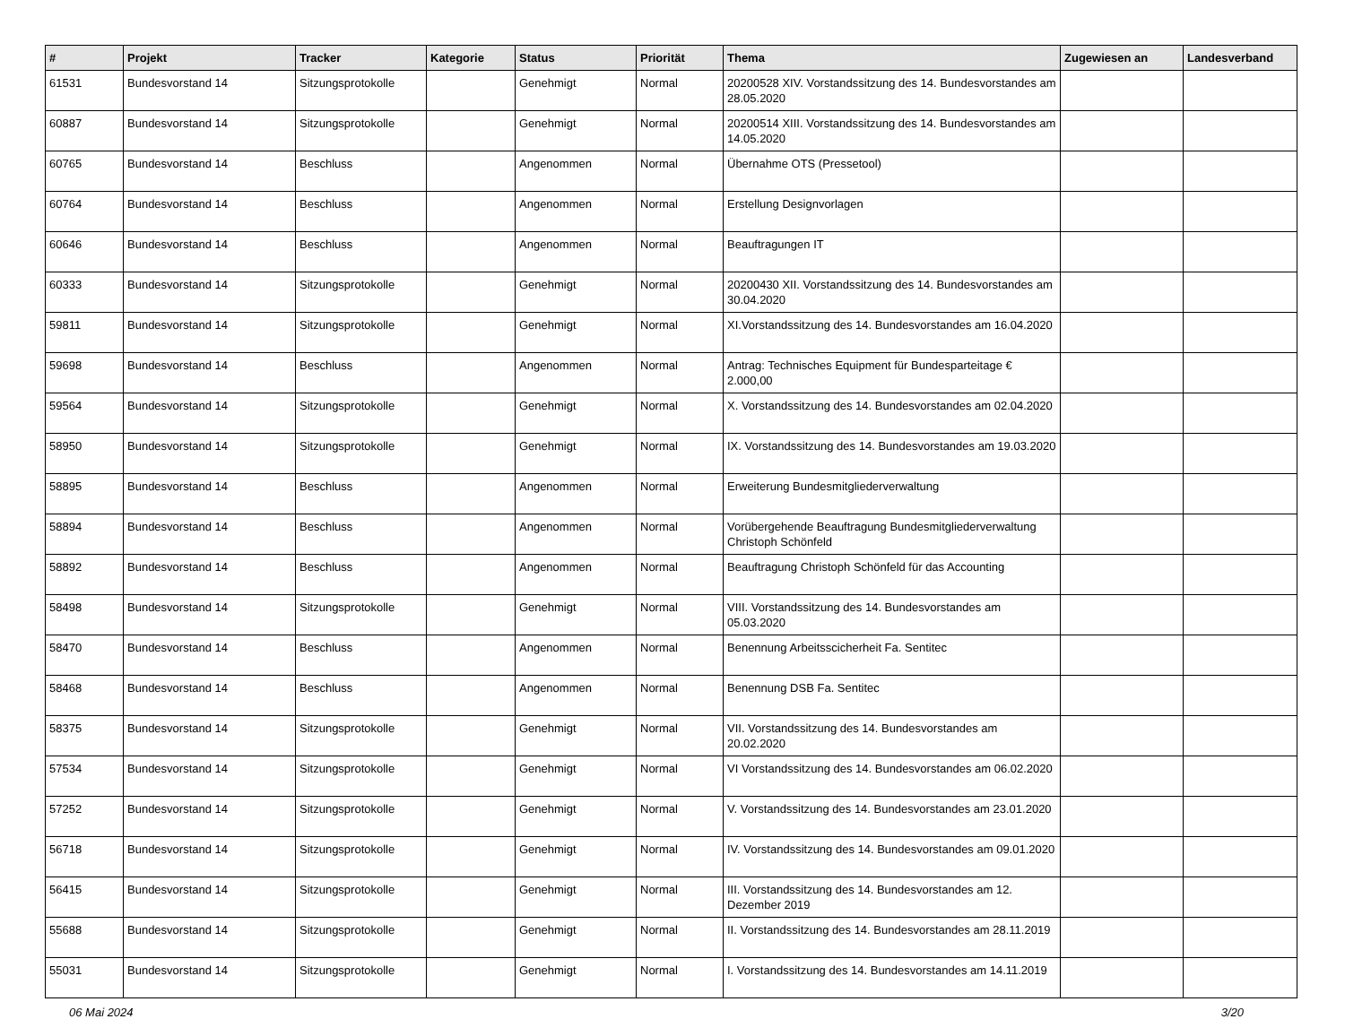| # | Projekt | Tracker | Kategorie | Status | Priorität | Thema | Zugewiesen an | Landesverband |
| --- | --- | --- | --- | --- | --- | --- | --- | --- |
| 61531 | Bundesvorstand 14 | Sitzungsprotokolle | | Genehmigt | Normal | 20200528 XIV. Vorstandssitzung des 14. Bundesvorstandes am 28.05.2020 | | |
| 60887 | Bundesvorstand 14 | Sitzungsprotokolle | | Genehmigt | Normal | 20200514 XIII. Vorstandssitzung des 14. Bundesvorstandes am 14.05.2020 | | |
| 60765 | Bundesvorstand 14 | Beschluss | | Angenommen | Normal | Übernahme OTS (Pressetool) | | |
| 60764 | Bundesvorstand 14 | Beschluss | | Angenommen | Normal | Erstellung Designvorlagen | | |
| 60646 | Bundesvorstand 14 | Beschluss | | Angenommen | Normal | Beauftragungen IT | | |
| 60333 | Bundesvorstand 14 | Sitzungsprotokolle | | Genehmigt | Normal | 20200430 XII. Vorstandssitzung des 14. Bundesvorstandes am 30.04.2020 | | |
| 59811 | Bundesvorstand 14 | Sitzungsprotokolle | | Genehmigt | Normal | XI.Vorstandssitzung des 14. Bundesvorstandes am 16.04.2020 | | |
| 59698 | Bundesvorstand 14 | Beschluss | | Angenommen | Normal | Antrag: Technisches Equipment für Bundesparteitage € 2.000,00 | | |
| 59564 | Bundesvorstand 14 | Sitzungsprotokolle | | Genehmigt | Normal | X. Vorstandssitzung des 14. Bundesvorstandes am 02.04.2020 | | |
| 58950 | Bundesvorstand 14 | Sitzungsprotokolle | | Genehmigt | Normal | IX. Vorstandssitzung des 14. Bundesvorstandes am 19.03.2020 | | |
| 58895 | Bundesvorstand 14 | Beschluss | | Angenommen | Normal | Erweiterung Bundesmitgliederverwaltung | | |
| 58894 | Bundesvorstand 14 | Beschluss | | Angenommen | Normal | Vorübergehende Beauftragung Bundesmitgliederverwaltung Christoph Schönfeld | | |
| 58892 | Bundesvorstand 14 | Beschluss | | Angenommen | Normal | Beauftragung Christoph Schönfeld für das Accounting | | |
| 58498 | Bundesvorstand 14 | Sitzungsprotokolle | | Genehmigt | Normal | VIII. Vorstandssitzung des 14. Bundesvorstandes am 05.03.2020 | | |
| 58470 | Bundesvorstand 14 | Beschluss | | Angenommen | Normal | Benennung Arbeitsscicherheit Fa. Sentitec | | |
| 58468 | Bundesvorstand 14 | Beschluss | | Angenommen | Normal | Benennung DSB Fa. Sentitec | | |
| 58375 | Bundesvorstand 14 | Sitzungsprotokolle | | Genehmigt | Normal | VII. Vorstandssitzung des 14. Bundesvorstandes am 20.02.2020 | | |
| 57534 | Bundesvorstand 14 | Sitzungsprotokolle | | Genehmigt | Normal | VI Vorstandssitzung des 14. Bundesvorstandes am 06.02.2020 | | |
| 57252 | Bundesvorstand 14 | Sitzungsprotokolle | | Genehmigt | Normal | V. Vorstandssitzung des 14. Bundesvorstandes am 23.01.2020 | | |
| 56718 | Bundesvorstand 14 | Sitzungsprotokolle | | Genehmigt | Normal | IV. Vorstandssitzung des 14. Bundesvorstandes am 09.01.2020 | | |
| 56415 | Bundesvorstand 14 | Sitzungsprotokolle | | Genehmigt | Normal | III. Vorstandssitzung des 14. Bundesvorstandes am 12. Dezember 2019 | | |
| 55688 | Bundesvorstand 14 | Sitzungsprotokolle | | Genehmigt | Normal | II. Vorstandssitzung des 14. Bundesvorstandes am 28.11.2019 | | |
| 55031 | Bundesvorstand 14 | Sitzungsprotokolle | | Genehmigt | Normal | I. Vorstandssitzung des 14. Bundesvorstandes am 14.11.2019 | | |
06 Mai 2024 3/20